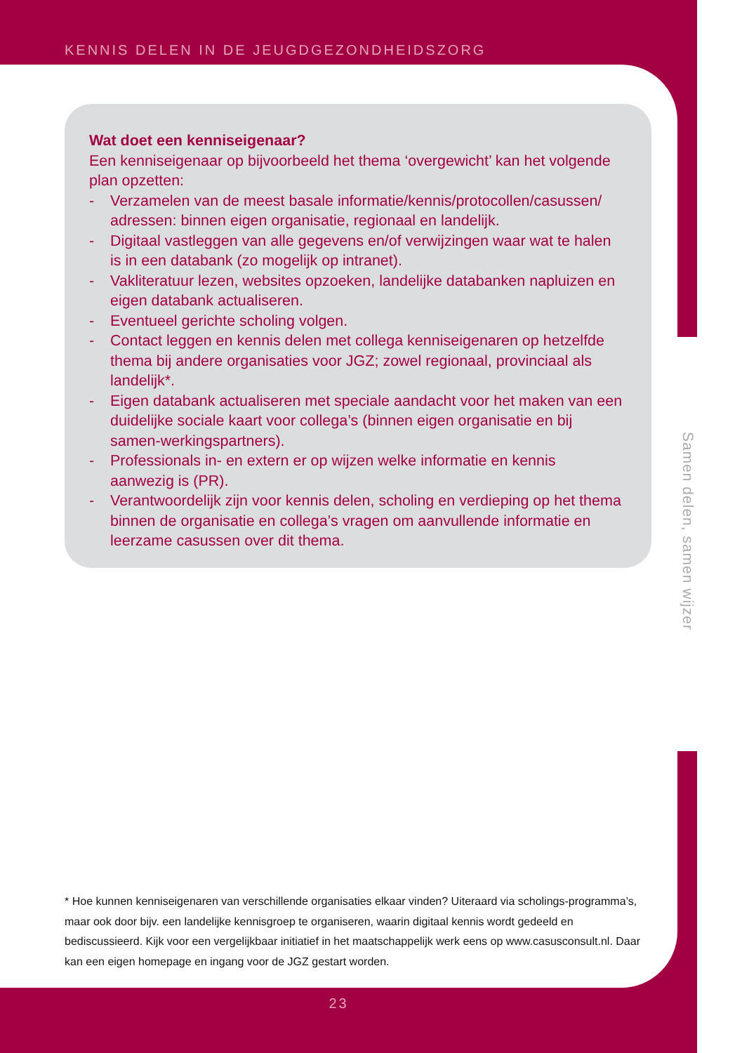KENNIS DELEN IN DE JEUGDGEZONDHEIDSZORG
Wat doet een kenniseigenaar?
Een kenniseigenaar op bijvoorbeeld het thema ‘overgewicht’ kan het volgende plan opzetten:
- Verzamelen van de meest basale informatie/kennis/protocollen/casussen/ adressen: binnen eigen organisatie, regionaal en landelijk.
- Digitaal vastleggen van alle gegevens en/of verwijzingen waar wat te halen is in een databank (zo mogelijk op intranet).
- Vakliteratuur lezen, websites opzoeken, landelijke databanken napluizen en eigen databank actualiseren.
- Eventueel gerichte scholing volgen.
- Contact leggen en kennis delen met collega kenniseigenaren op hetzelfde thema bij andere organisaties voor JGZ; zowel regionaal, provinciaal als landelijk*.
- Eigen databank actualiseren met speciale aandacht voor het maken van een duidelijke sociale kaart voor collega’s (binnen eigen organisatie en bij samen-werkingspartners).
- Professionals in- en extern er op wijzen welke informatie en kennis aanwezig is (PR).
- Verantwoordelijk zijn voor kennis delen, scholing en verdieping op het thema binnen de organisatie en collega’s vragen om aanvullende informatie en leerzame casussen over dit thema.
Samen delen, samen wijzer
* Hoe kunnen kenniseigenaren van verschillende organisaties elkaar vinden? Uiteraard via scholings-programma’s, maar ook door bijv. een landelijke kennisgroep te organiseren, waarin digitaal kennis wordt gedeeld en bediscussieerd. Kijk voor een vergelijkbaar initiatief in het maatschappelijk werk eens op www.casusconsult.nl. Daar kan een eigen homepage en ingang voor de JGZ gestart worden.
23